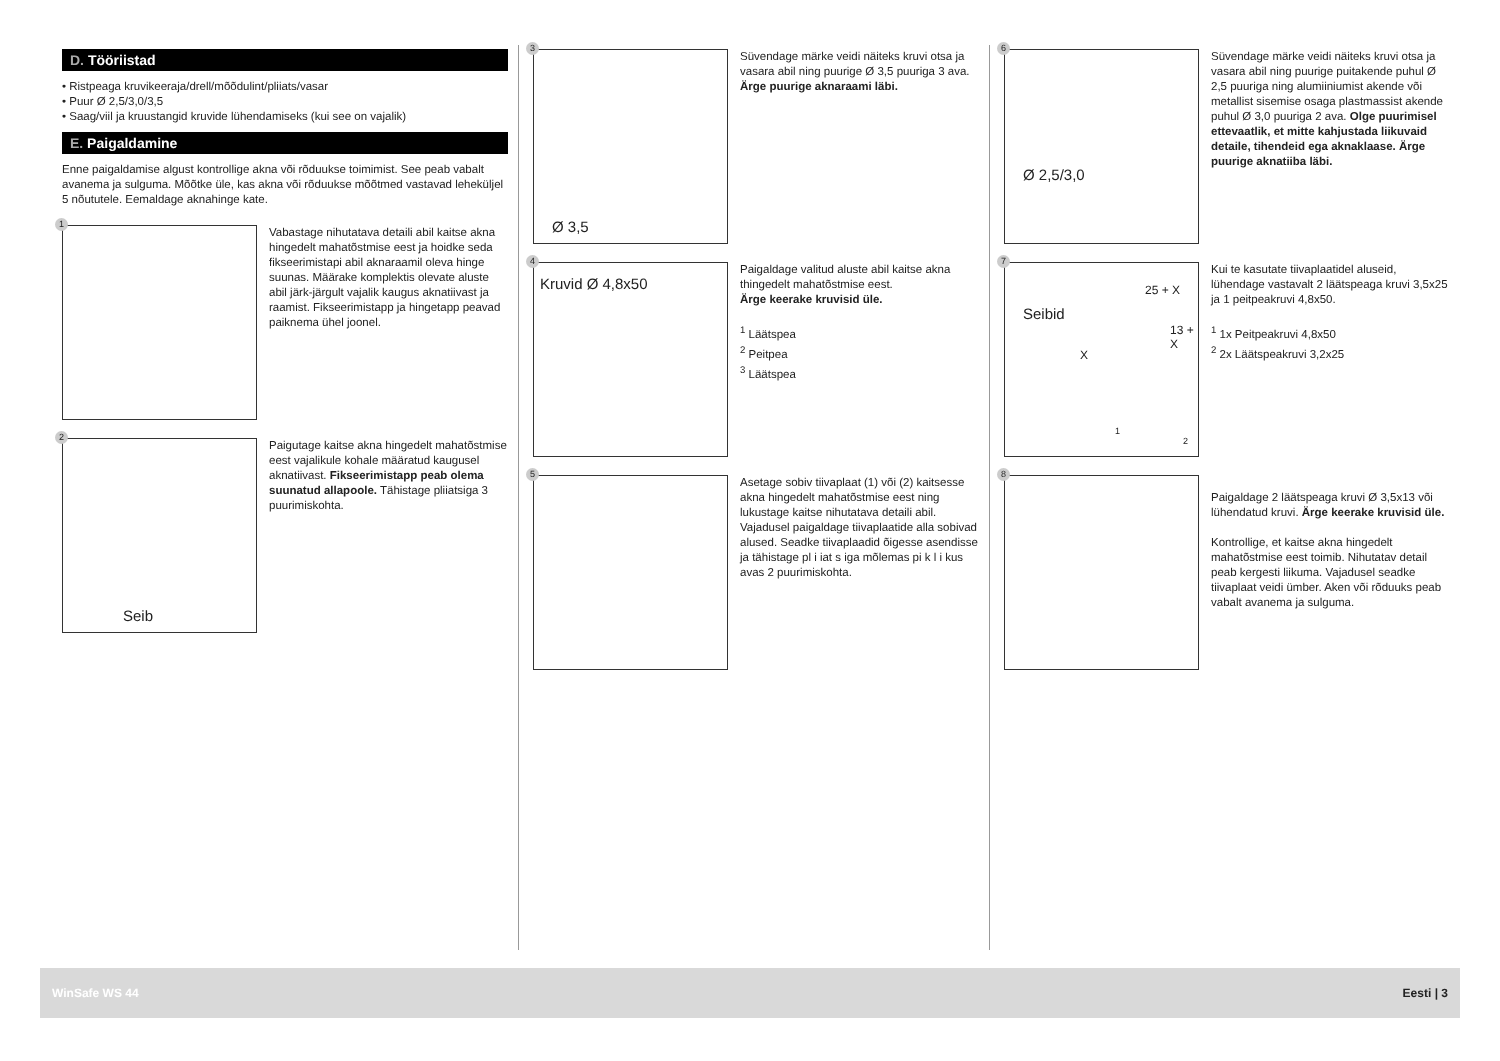D. Tööriistad
• Ristpeaga kruvikeeraja/drell/mõõdulint/pliiats/vasar
• Puur Ø 2,5/3,0/3,5
• Saag/viil ja kruustangid kruvide lühendamiseks (kui see on vajalik)
E. Paigaldamine
Enne paigaldamise algust kontrollige akna või rõduukse toimimist. See peab vabalt avanema ja sulguma. Mõõtke üle, kas akna või rõduukse mõõtmed vastavad leheküljel 5 nõututele. Eemaldage aknahinge kate.
1
Vabastage nihutatava detaili abil kaitse akna hingedelt mahatõstmise eest ja hoidke seda fikseerimistapi abil aknaraamil oleva hinge suunas. Määrake komplektis olevate aluste abil järk-järgult vajalik kaugus aknatiivast ja raamist. Fikseerimistapp ja hingetapp peavad paiknema ühel joonel.
2
Seib
Paigutage kaitse akna hingedelt mahatõstmise eest vajalikule kohale määratud kaugusel aknatiivast. Fikseerimistapp peab olema suunatud allapoole. Tähistage pliiatsiga 3 puurimiskohta.
3
Ø 3,5
Süvendage märke veidi näiteks kruvi otsa ja vasara abil ning puurige Ø 3,5 puuriga 3 ava.
Ärge puurige aknaraami läbi.
4
Kruvid Ø 4,8x50
Paigaldage valitud aluste abil kaitse akna thingedelt mahatõstmise eest.
Ärge keerake kruvisid üle.
<sup>1</sup> Läätspea
<sup>2</sup> Peitpea
<sup>3</sup> Läätspea
5
Asetage sobiv tiivaplaat (1) või (2) kaitsesse akna hingedelt mahatõstmise eest ning lukustage kaitse nihutatava detaili abil. Vajadusel paigaldage tiivaplaatide alla sobivad alused. Seadke tiivaplaadid õigesse asendisse ja tähistage pl i iat s iga mõlemas pi k l i kus avas 2 puurimiskohta.
6
Ø 2,5/3,0
Süvendage märke veidi näiteks kruvi otsa ja vasara abil ning puurige puitakende puhul Ø 2,5 puuriga ning alumiiniumist akende või metallist sisemise osaga plastmassist akende puhul Ø 3,0 puuriga 2 ava. Olge puurimisel ettevaatlik, et mitte kahjustada liikuvaid detaile, tihendeid ega aknaklaase. Ärge puurige aknatiiba läbi.
7
Seibid
25 + X
13 + X
X
1
2
Kui te kasutate tiivaplaatidel aluseid, lühendage vastavalt 2 läätspeaga kruvi 3,5x25 ja 1 peitpeakruvi 4,8x50.
<sup>1</sup> 1x Peitpeakruvi 4,8x50
<sup>2</sup> 2x Läätspeakruvi 3,2x25
8
Paigaldage 2 läätspeaga kruvi Ø 3,5x13 või lühendatud kruvi. Ärge keerake kruvisid üle.
Kontrollige, et kaitse akna hingedelt mahatõstmise eest toimib. Nihutatav detail peab kergesti liikuma. Vajadusel seadke tiivaplaat veidi ümber. Aken või rõduuks peab vabalt avanema ja sulguma.
WinSafe WS 44 Eesti | 3